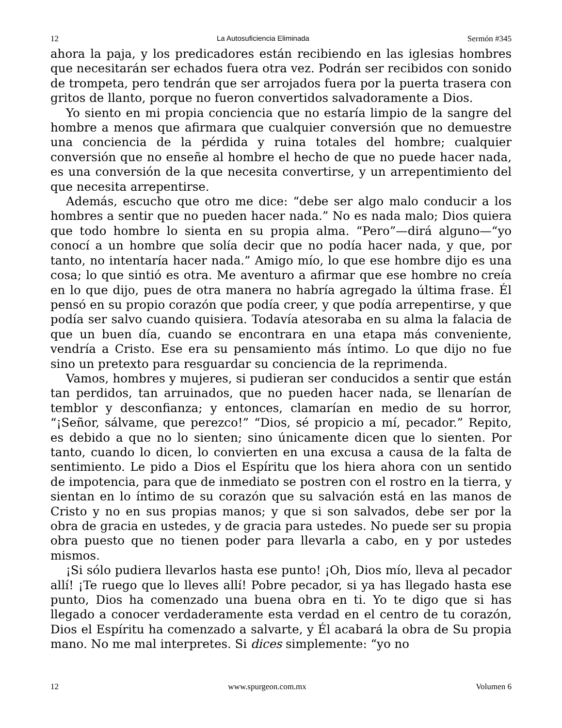12 La Autosuficiencia Eliminada Sermón #345
ahora la paja, y los predicadores están recibiendo en las iglesias hombres que necesitarán ser echados fuera otra vez. Podrán ser recibidos con sonido de trompeta, pero tendrán que ser arrojados fuera por la puerta trasera con gritos de llanto, porque no fueron convertidos salvadoramente a Dios.
Yo siento en mi propia conciencia que no estaría limpio de la sangre del hombre a menos que afirmara que cualquier conversión que no demuestre una conciencia de la pérdida y ruina totales del hombre; cualquier conversión que no enseñe al hombre el hecho de que no puede hacer nada, es una conversión de la que necesita convertirse, y un arrepentimiento del que necesita arrepentirse.
Además, escucho que otro me dice: “debe ser algo malo conducir a los hombres a sentir que no pueden hacer nada.” No es nada malo; Dios quiera que todo hombre lo sienta en su propia alma. “Pero”—dirá alguno—“yo conocí a un hombre que solía decir que no podía hacer nada, y que, por tanto, no intentaría hacer nada.” Amigo mío, lo que ese hombre dijo es una cosa; lo que sintió es otra. Me aventuro a afirmar que ese hombre no creía en lo que dijo, pues de otra manera no habría agregado la última frase. Él pensó en su propio corazón que podía creer, y que podía arrepentirse, y que podía ser salvo cuando quisiera. Todavía atesoraba en su alma la falacia de que un buen día, cuando se encontrara en una etapa más conveniente, vendría a Cristo. Ese era su pensamiento más íntimo. Lo que dijo no fue sino un pretexto para resguardar su conciencia de la reprimenda.
Vamos, hombres y mujeres, si pudieran ser conducidos a sentir que están tan perdidos, tan arruinados, que no pueden hacer nada, se llenarían de temblor y desconfianza; y entonces, clamarían en medio de su horror, “¡Señor, sálvame, que perezco!” “Dios, sé propicio a mí, pecador.” Repito, es debido a que no lo sienten; sino únicamente dicen que lo sienten. Por tanto, cuando lo dicen, lo convierten en una excusa a causa de la falta de sentimiento. Le pido a Dios el Espíritu que los hiera ahora con un sentido de impotencia, para que de inmediato se postren con el rostro en la tierra, y sientan en lo íntimo de su corazón que su salvación está en las manos de Cristo y no en sus propias manos; y que si son salvados, debe ser por la obra de gracia en ustedes, y de gracia para ustedes. No puede ser su propia obra puesto que no tienen poder para llevarla a cabo, en y por ustedes mismos.
¡Si sólo pudiera llevarlos hasta ese punto! ¡Oh, Dios mío, lleva al pecador allí! ¡Te ruego que lo lleves allí! Pobre pecador, si ya has llegado hasta ese punto, Dios ha comenzado una buena obra en ti. Yo te digo que si has llegado a conocer verdaderamente esta verdad en el centro de tu corazón, Dios el Espíritu ha comenzado a salvarte, y Él acabará la obra de Su propia mano. No me mal interpretes. Si dices simplemente: “yo no
12 www.spurgeon.com.mx Volumen 6